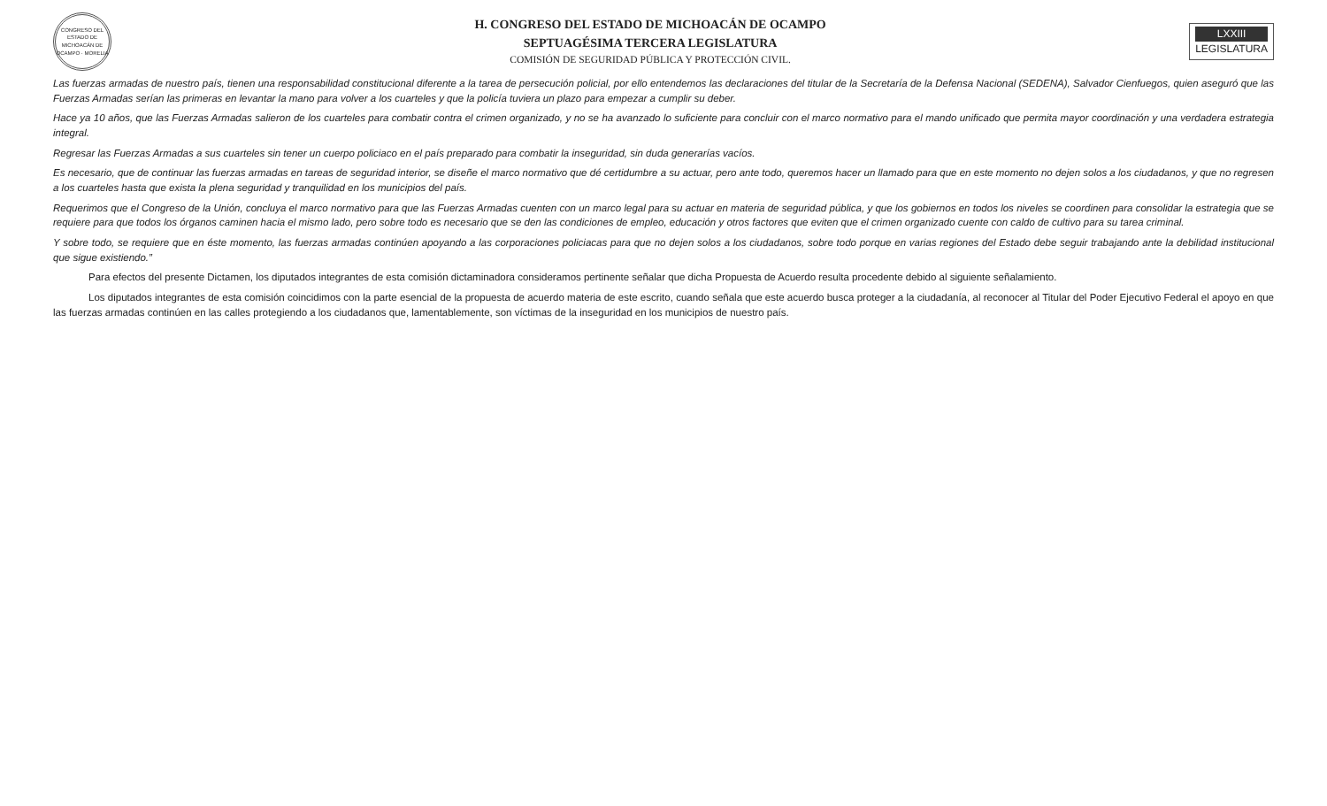CONGRESO DEL ESTADO DE MICHOACÁN DE OCAMPO · MORELIA
H. CONGRESO DEL ESTADO DE MICHOACÁN DE OCAMPO
SEPTUAGÉSIMA TERCERA LEGISLATURA
COMISIÓN DE SEGURIDAD PÚBLICA Y PROTECCIÓN CIVIL.
LXXIII
LEGISLATURA
Las fuerzas armadas de nuestro país, tienen una responsabilidad constitucional diferente a la tarea de persecución policial, por ello entendemos las declaraciones del titular de la Secretaría de la Defensa Nacional (SEDENA), Salvador Cienfuegos, quien aseguró que las Fuerzas Armadas serían las primeras en levantar la mano para volver a los cuarteles y que la policía tuviera un plazo para empezar a cumplir su deber.
Hace ya 10 años, que las Fuerzas Armadas salieron de los cuarteles para combatir contra el crimen organizado, y no se ha avanzado lo suficiente para concluir con el marco normativo para el mando unificado que permita mayor coordinación y una verdadera estrategia integral.
Regresar las Fuerzas Armadas a sus cuarteles sin tener un cuerpo policiaco en el país preparado para combatir la inseguridad, sin duda generarías vacíos.
Es necesario, que de continuar las fuerzas armadas en tareas de seguridad interior, se diseñe el marco normativo que dé certidumbre a su actuar, pero ante todo, queremos hacer un llamado para que en este momento no dejen solos a los ciudadanos, y que no regresen a los cuarteles hasta que exista la plena seguridad y tranquilidad en los municipios del país.
Requerimos que el Congreso de la Unión, concluya el marco normativo para que las Fuerzas Armadas cuenten con un marco legal para su actuar en materia de seguridad pública, y que los gobiernos en todos los niveles se coordinen para consolidar la estrategia que se requiere para que todos los órganos caminen hacia el mismo lado, pero sobre todo es necesario que se den las condiciones de empleo, educación y otros factores que eviten que el crimen organizado cuente con caldo de cultivo para su tarea criminal.
Y sobre todo, se requiere que en éste momento, las fuerzas armadas continúen apoyando a las corporaciones policiacas para que no dejen solos a los ciudadanos, sobre todo porque en varias regiones del Estado debe seguir trabajando ante la debilidad institucional que sigue existiendo.”
Para efectos del presente Dictamen, los diputados integrantes de esta comisión dictaminadora consideramos pertinente señalar que dicha Propuesta de Acuerdo resulta procedente debido al siguiente señalamiento.
Los diputados integrantes de esta comisión coincidimos con la parte esencial de la propuesta de acuerdo materia de este escrito, cuando señala que este acuerdo busca proteger a la ciudadanía, al reconocer al Titular del Poder Ejecutivo Federal el apoyo en que las fuerzas armadas continúen en las calles protegiendo a los ciudadanos que, lamentablemente, son víctimas de la inseguridad en los municipios de nuestro país.